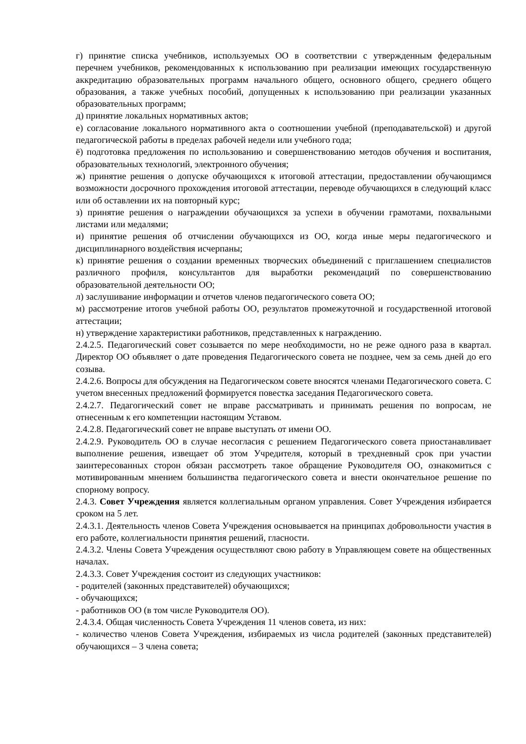г) принятие списка учебников, используемых ОО в соответствии с утвержденным федеральным перечнем учебников, рекомендованных к использованию при реализации имеющих государственную аккредитацию образовательных программ начального общего, основного общего, среднего общего образования, а также учебных пособий, допущенных к использованию при реализации указанных образовательных программ;
д) принятие локальных нормативных актов;
е) согласование локального нормативного акта о соотношении учебной (преподавательской) и другой педагогической работы в пределах рабочей недели или учебного года;
ё) подготовка предложения по использованию и совершенствованию методов обучения и воспитания, образовательных технологий, электронного обучения;
ж) принятие решения о допуске обучающихся к итоговой аттестации, предоставлении обучающимся возможности досрочного прохождения итоговой аттестации, переводе обучающихся в следующий класс или об оставлении их на повторный курс;
з) принятие решения о награждении обучающихся за успехи в обучении грамотами, похвальными листами или медалями;
и) принятие решения об отчислении обучающихся из ОО, когда иные меры педагогического и дисциплинарного воздействия исчерпаны;
к) принятие решения о создании временных творческих объединений с приглашением специалистов различного профиля, консультантов для выработки рекомендаций по совершенствованию образовательной деятельности ОО;
л) заслушивание информации и отчетов членов педагогического совета ОО;
м) рассмотрение итогов учебной работы ОО, результатов промежуточной и государственной итоговой аттестации;
н) утверждение характеристики работников, представленных к награждению.
2.4.2.5. Педагогический совет созывается по мере необходимости, но не реже одного раза в квартал. Директор ОО объявляет о дате проведения Педагогического совета не позднее, чем за семь дней до его созыва.
2.4.2.6. Вопросы для обсуждения на Педагогическом совете вносятся членами Педагогического совета. С учетом внесенных предложений формируется повестка заседания Педагогического совета.
2.4.2.7. Педагогический совет не вправе рассматривать и принимать решения по вопросам, не отнесенным к его компетенции настоящим Уставом.
2.4.2.8. Педагогический совет не вправе выступать от имени ОО.
2.4.2.9. Руководитель ОО в случае несогласия с решением Педагогического совета приостанавливает выполнение решения, извещает об этом Учредителя, который в трехдневный срок при участии заинтересованных сторон обязан рассмотреть такое обращение Руководителя ОО, ознакомиться с мотивированным мнением большинства педагогического совета и внести окончательное решение по спорному вопросу.
2.4.3. Совет Учреждения является коллегиальным органом управления. Совет Учреждения избирается сроком на 5 лет.
2.4.3.1. Деятельность членов Совета Учреждения основывается на принципах добровольности участия в его работе, коллегиальности принятия решений, гласности.
2.4.3.2. Члены Совета Учреждения осуществляют свою работу в Управляющем совете на общественных началах.
2.4.3.3. Совет Учреждения состоит из следующих участников:
- родителей (законных представителей) обучающихся;
- обучающихся;
- работников ОО (в том числе Руководителя ОО).
2.4.3.4. Общая численность Совета Учреждения 11 членов совета, из них:
- количество членов Совета Учреждения, избираемых из числа родителей (законных представителей) обучающихся – 3 члена совета;